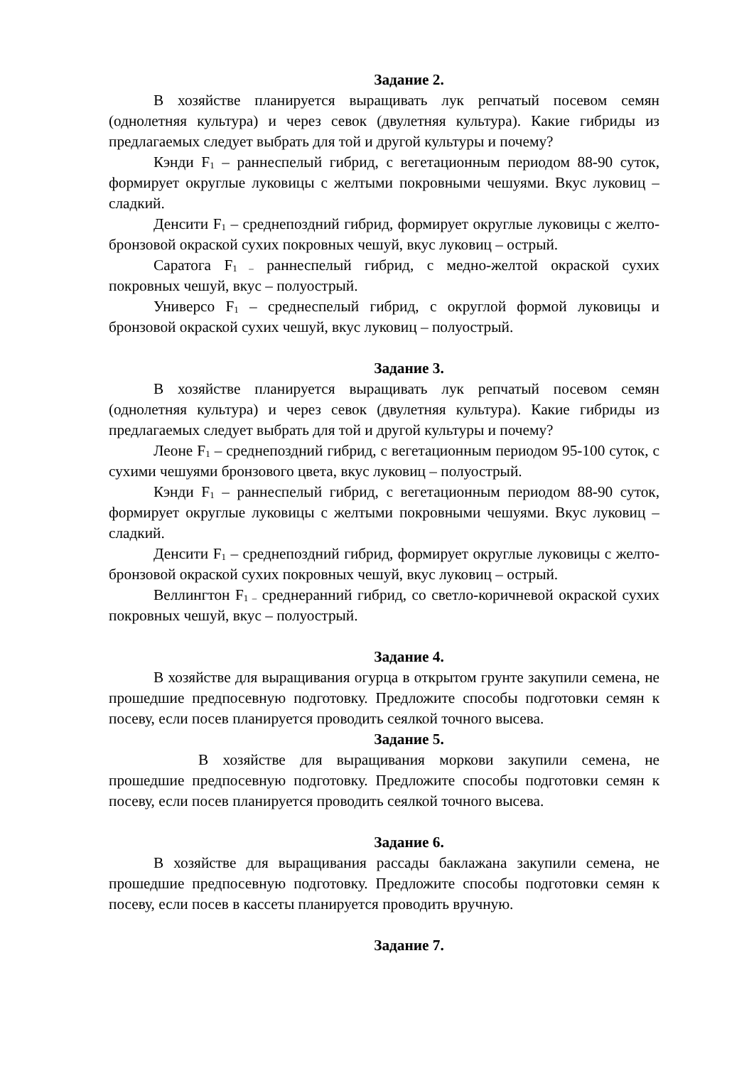Задание 2.
В хозяйстве планируется выращивать лук репчатый посевом семян (однолетняя культура) и через севок (двулетняя культура). Какие гибриды из предлагаемых следует выбрать для той и другой культуры и почему?
Кэнди F<sub>1</sub> – раннеспелый гибрид, с вегетационным периодом 88-90 суток, формирует округлые луковицы с желтыми покровными чешуями. Вкус луковиц – сладкий.
Денсити F<sub>1</sub> – среднепоздний гибрид, формирует округлые луковицы с желто-бронзовой окраской сухих покровных чешуй, вкус луковиц – острый.
Саратога F<sub>1 –</sub> раннеспелый гибрид, с медно-желтой окраской сухих покровных чешуй, вкус – полуострый.
Универсо F<sub>1</sub> – среднеспелый гибрид, с округлой формой луковицы и бронзовой окраской сухих чешуй, вкус луковиц – полуострый.
Задание 3.
В хозяйстве планируется выращивать лук репчатый посевом семян (однолетняя культура) и через севок (двулетняя культура). Какие гибриды из предлагаемых следует выбрать для той и другой культуры и почему?
Леоне F<sub>1</sub> – среднепоздний гибрид, с вегетационным периодом 95-100 суток, с сухими чешуями бронзового цвета, вкус луковиц – полуострый.
Кэнди F<sub>1</sub> – раннеспелый гибрид, с вегетационным периодом 88-90 суток, формирует округлые луковицы с желтыми покровными чешуями. Вкус луковиц – сладкий.
Денсити F<sub>1</sub> – среднепоздний гибрид, формирует округлые луковицы с желто-бронзовой окраской сухих покровных чешуй, вкус луковиц – острый.
Веллингтон F<sub>1 –</sub> среднеранний гибрид, со светло-коричневой окраской сухих покровных чешуй, вкус – полуострый.
Задание 4.
В хозяйстве для выращивания огурца в открытом грунте закупили семена, не прошедшие предпосевную подготовку. Предложите способы подготовки семян к посеву, если посев планируется проводить сеялкой точного высева.
Задание 5.
В хозяйстве для выращивания моркови закупили семена, не прошедшие предпосевную подготовку. Предложите способы подготовки семян к посеву, если посев планируется проводить сеялкой точного высева.
Задание 6.
В хозяйстве для выращивания рассады баклажана закупили семена, не прошедшие предпосевную подготовку. Предложите способы подготовки семян к посеву, если посев в кассеты планируется проводить вручную.
Задание 7.